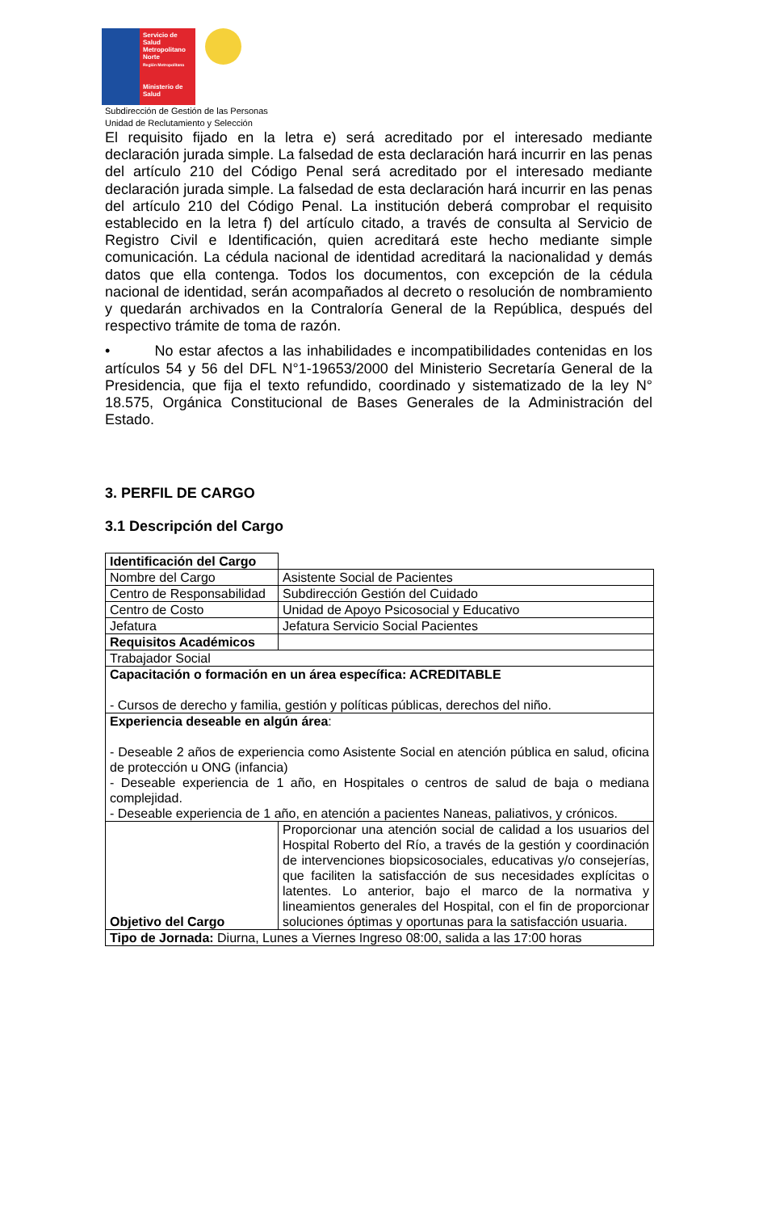Servicio de Salud Metropolitano Norte
Región Metropolitana
Ministerio de Salud
Subdirección de Gestión de las Personas
Unidad de Reclutamiento y Selección
El requisito fijado en la letra e) será acreditado por el interesado mediante declaración jurada simple. La falsedad de esta declaración hará incurrir en las penas del artículo 210 del Código Penal será acreditado por el interesado mediante declaración jurada simple. La falsedad de esta declaración hará incurrir en las penas del artículo 210 del Código Penal. La institución deberá comprobar el requisito establecido en la letra f) del artículo citado, a través de consulta al Servicio de Registro Civil e Identificación, quien acreditará este hecho mediante simple comunicación. La cédula nacional de identidad acreditará la nacionalidad y demás datos que ella contenga. Todos los documentos, con excepción de la cédula nacional de identidad, serán acompañados al decreto o resolución de nombramiento y quedarán archivados en la Contraloría General de la República, después del respectivo trámite de toma de razón.
• No estar afectos a las inhabilidades e incompatibilidades contenidas en los artículos 54 y 56 del DFL N°1-19653/2000 del Ministerio Secretaría General de la Presidencia, que fija el texto refundido, coordinado y sistematizado de la ley N° 18.575, Orgánica Constitucional de Bases Generales de la Administración del Estado.
3. PERFIL DE CARGO
3.1 Descripción del Cargo
| Identificación del Cargo | |
| Nombre del Cargo | Asistente Social de Pacientes |
| Centro de Responsabilidad | Subdirección Gestión del Cuidado |
| Centro de Costo | Unidad de Apoyo Psicosocial y Educativo |
| Jefatura | Jefatura Servicio Social Pacientes |
| Requisitos Académicos | |
| Trabajador Social | |
| Capacitación o formación en un área específica: ACREDITABLE - Cursos de derecho y familia, gestión y políticas públicas, derechos del niño. | |
| Experiencia deseable en algún área : - Deseable 2 años de experiencia como Asistente Social en atención pública en salud, oficina de protección u ONG (infancia) - Deseable experiencia de 1 año, en Hospitales o centros de salud de baja o mediana complejidad. - Deseable experiencia de 1 año, en atención a pacientes Naneas, paliativos, y crónicos. | |
| Objetivo del Cargo | Proporcionar una atención social de calidad a los usuarios del Hospital Roberto del Río, a través de la gestión y coordinación de intervenciones biopsicosociales, educativas y/o consejerías, que faciliten la satisfacción de sus necesidades explícitas o latentes. Lo anterior, bajo el marco de la normativa y lineamientos generales del Hospital, con el fin de proporcionar soluciones óptimas y oportunas para la satisfacción usuaria. |
| Tipo de Jornada: Diurna, Lunes a Viernes Ingreso 08:00, salida a las 17:00 horas | |